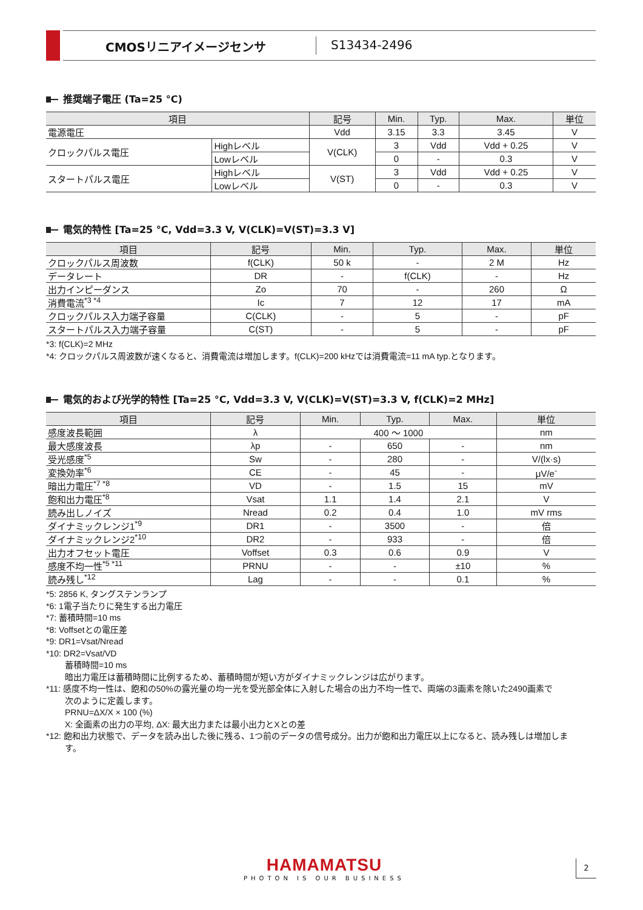CMOSリニアイメージセンサ S13434-2496
推奨端子電圧 (Ta=25 °C)
| 項目 | | 記号 | Min. | Typ. | Max. | 単位 |
| --- | --- | --- | --- | --- | --- | --- |
| 電源電圧 | | Vdd | 3.15 | 3.3 | 3.45 | V |
| クロックパルス電圧 | Highレベル | V(CLK) | 3 | Vdd | Vdd + 0.25 | V |
| | Lowレベル | | 0 | - | 0.3 | V |
| スタートパルス電圧 | Highレベル | V(ST) | 3 | Vdd | Vdd + 0.25 | V |
| | Lowレベル | | 0 | - | 0.3 | V |
電気的特性 [Ta=25 °C, Vdd=3.3 V, V(CLK)=V(ST)=3.3 V]
| 項目 | 記号 | Min. | Typ. | Max. | 単位 |
| --- | --- | --- | --- | --- | --- |
| クロックパルス周波数 | f(CLK) | 50 k | - | 2 M | Hz |
| データレート | DR | - | f(CLK) | - | Hz |
| 出力インピーダンス | Zo | 70 | - | 260 | Ω |
| 消費電流<sup>*3 *4</sup> | Ic | 7 | 12 | 17 | mA |
| クロックパルス入力端子容量 | C(CLK) | - | 5 | - | pF |
| スタートパルス入力端子容量 | C(ST) | - | 5 | - | pF |
*3: f(CLK)=2 MHz
*4: クロックパルス周波数が速くなると、消費電流は増加します。f(CLK)=200 kHzでは消費電流=11 mA typ.となります。
電気的および光学的特性 [Ta=25 °C, Vdd=3.3 V, V(CLK)=V(ST)=3.3 V, f(CLK)=2 MHz]
| 項目 | 記号 | Min. | Typ. | Max. | 単位 |
| --- | --- | --- | --- | --- | --- |
| 感度波長範囲 | λ | 400 ～ 1000 | | | nm |
| 最大感度波長 | λp | - | 650 | - | nm |
| 受光感度<sup>*5</sup> | Sw | - | 280 | - | V/(lx·s) |
| 変換効率<sup>*6</sup> | CE | - | 45 | - | μV/e<sup>-</sup> |
| 暗出力電圧<sup>*7 *8</sup> | VD | - | 1.5 | 15 | mV |
| 飽和出力電圧<sup>*8</sup> | Vsat | 1.1 | 1.4 | 2.1 | V |
| 読み出しノイズ | Nread | 0.2 | 0.4 | 1.0 | mV rms |
| ダイナミックレンジ1<sup>*9</sup> | DR1 | - | 3500 | - | 倍 |
| ダイナミックレンジ2<sup>*10</sup> | DR2 | - | 933 | - | 倍 |
| 出力オフセット電圧 | Voffset | 0.3 | 0.6 | 0.9 | V |
| 感度不均一性<sup>*5 *11</sup> | PRNU | - | - | ±10 | % |
| 読み残し<sup>*12</sup> | Lag | - | - | 0.1 | % |
*5: 2856 K, タングステンランプ
*6: 1電子当たりに発生する出力電圧
*7: 蓄積時間=10 ms
*8: Voffsetとの電圧差
*9: DR1=Vsat/Nread
*10: DR2=Vsat/VD
蓄積時間=10 ms
暗出力電圧は蓄積時間に比例するため、蓄積時間が短い方がダイナミックレンジは広がります。
*11: 感度不均一性は、飽和の50%の露光量の均一光を受光部全体に入射した場合の出力不均一性で、両端の3画素を除いた2490画素で
次のように定義します。
PRNU=ΔX/X × 100 (%)
X: 全画素の出力の平均, ΔX: 最大出力または最小出力とXとの差
*12: 飽和出力状態で、データを読み出した後に残る、1つ前のデータの信号成分。出力が飽和出力電圧以上になると、読み残しは増加しま
す。
HAMAMATSU
PHOTON IS OUR BUSINESS
2